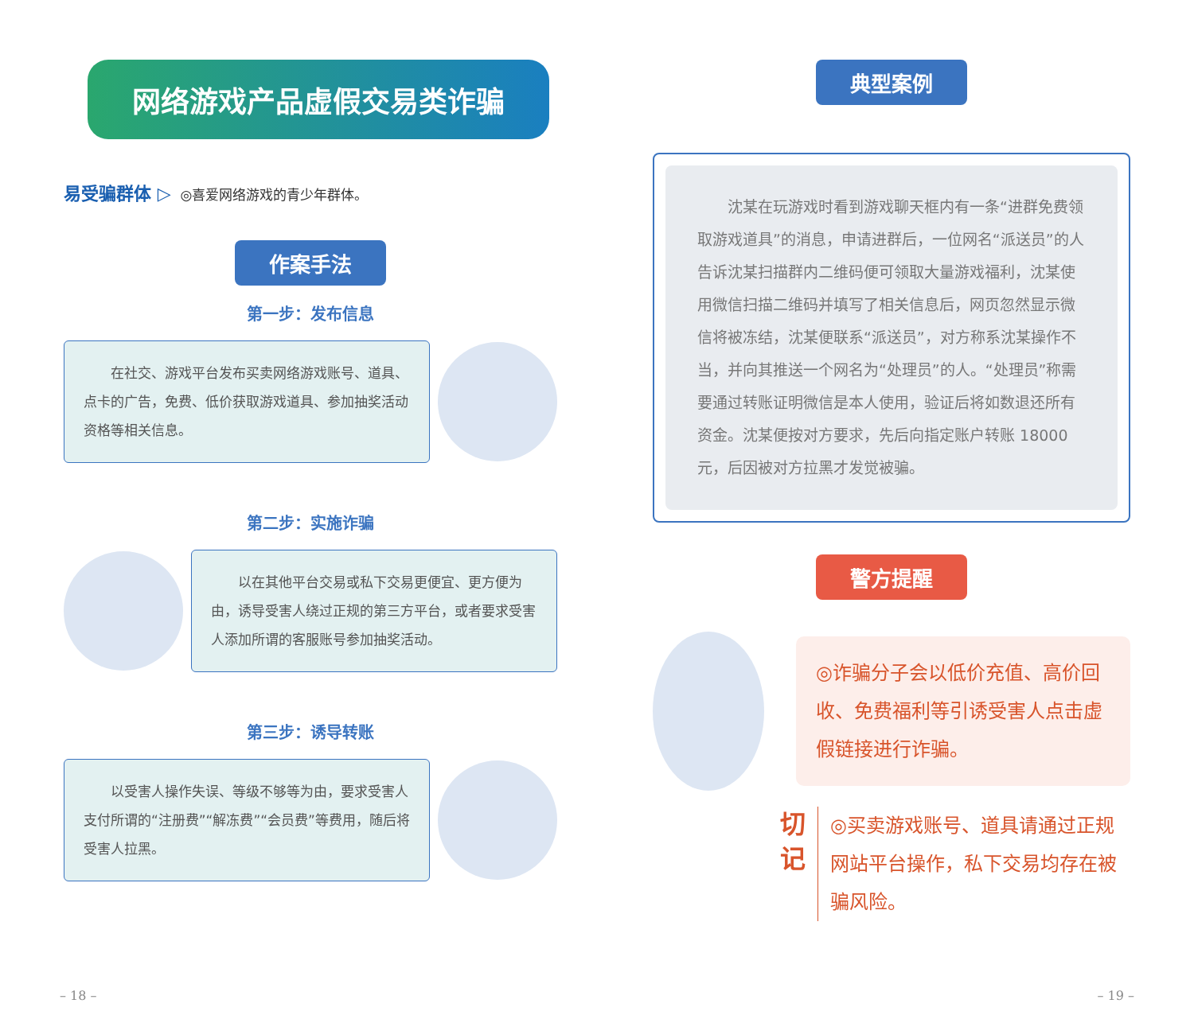网络游戏产品虚假交易类诈骗
易受骗群体 ▷ ◎喜爱网络游戏的青少年群体。
作案手法
第一步：发布信息
在社交、游戏平台发布买卖网络游戏账号、道具、点卡的广告，免费、低价获取游戏道具、参加抽奖活动资格等相关信息。
第二步：实施诈骗
以在其他平台交易或私下交易更便宜、更方便为由，诱导受害人绕过正规的第三方平台，或者要求受害人添加所谓的客服账号参加抽奖活动。
第三步：诱导转账
以受害人操作失误、等级不够等为由，要求受害人支付所谓的“注册费”“解冻费”“会员费”等费用，随后将受害人拉黑。
– 18 –
典型案例
沈某在玩游戏时看到游戏聊天框内有一条“进群免费领取游戏道具”的消息，申请进群后，一位网名“派送员”的人告诉沈某扫描群内二维码便可领取大量游戏福利，沈某使用微信扫描二维码并填写了相关信息后，网页忽然显示微信将被冻结，沈某便联系“派送员”，对方称系沈某操作不当，并向其推送一个网名为“处理员”的人。“处理员”称需要通过转账证明微信是本人使用，验证后将如数退还所有资金。沈某便按对方要求，先后向指定账户转账 18000 元，后因被对方拉黑才发觉被骗。
警方提醒
◎诈骗分子会以低价充值、高价回收、免费福利等引诱受害人点击虚假链接进行诈骗。
切 记
◎买卖游戏账号、道具请通过正规网站平台操作，私下交易均存在被骗风险。
– 19 –